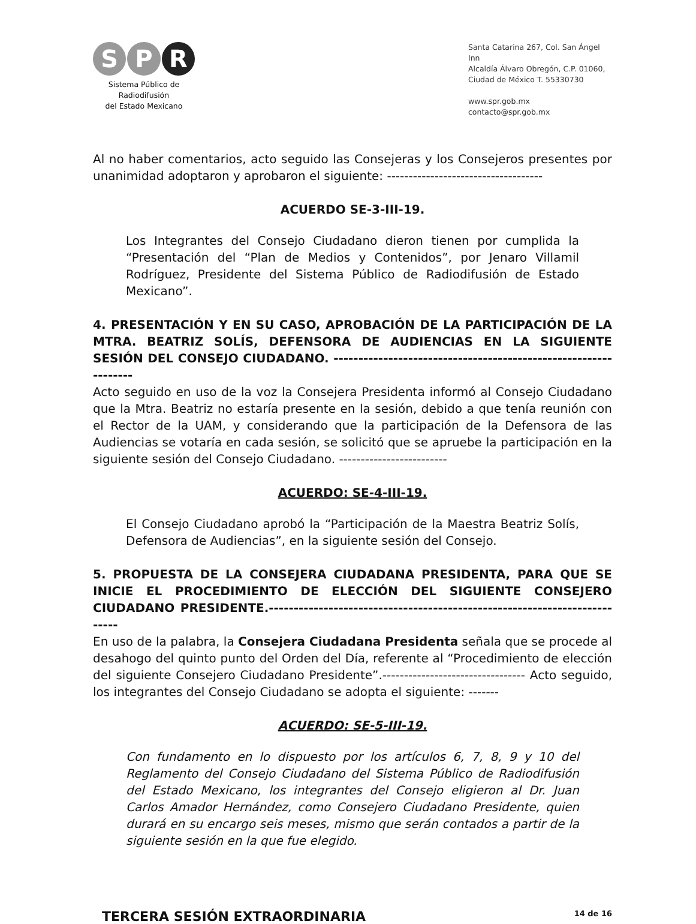S P R
Sistema Público de Radiodifusión
del Estado Mexicano
Santa Catarina 267, Col. San Ángel Inn
Alcaldía Álvaro Obregón, C.P. 01060,
Ciudad de México T. 55330730
www.spr.gob.mx
contacto@spr.gob.mx
Al no haber comentarios, acto seguido las Consejeras y los Consejeros presentes por unanimidad adoptaron y aprobaron el siguiente: ------------------------------------
ACUERDO SE-3-III-19.
Los Integrantes del Consejo Ciudadano dieron tienen por cumplida la “Presentación del “Plan de Medios y Contenidos”, por Jenaro Villamil Rodríguez, Presidente del Sistema Público de Radiodifusión de Estado Mexicano”.
4. PRESENTACIÓN Y EN SU CASO, APROBACIÓN DE LA PARTICIPACIÓN DE LA MTRA. BEATRIZ SOLÍS, DEFENSORA DE AUDIENCIAS EN LA SIGUIENTE SESIÓN DEL CONSEJO CIUDADANO. ----------------------------------------------------------------
Acto seguido en uso de la voz la Consejera Presidenta informó al Consejo Ciudadano que la Mtra. Beatriz no estaría presente en la sesión, debido a que tenía reunión con el Rector de la UAM, y considerando que la participación de la Defensora de las Audiencias se votaría en cada sesión, se solicitó que se apruebe la participación en la siguiente sesión del Consejo Ciudadano. -------------------------
ACUERDO: SE-4-III-19.
El Consejo Ciudadano aprobó la “Participación de la Maestra Beatriz Solís, Defensora de Audiencias”, en la siguiente sesión del Consejo.
5. PROPUESTA DE LA CONSEJERA CIUDADANA PRESIDENTA, PARA QUE SE INICIE EL PROCEDIMIENTO DE ELECCIÓN DEL SIGUIENTE CONSEJERO CIUDADANO PRESIDENTE.--------------------------------------------------------------------------
En uso de la palabra, la Consejera Ciudadana Presidenta señala que se procede al desahogo del quinto punto del Orden del Día, referente al “Procedimiento de elección del siguiente Consejero Ciudadano Presidente”.--------------------------------- Acto seguido, los integrantes del Consejo Ciudadano se adopta el siguiente: -------
ACUERDO: SE-5-III-19.
Con fundamento en lo dispuesto por los artículos 6, 7, 8, 9 y 10 del Reglamento del Consejo Ciudadano del Sistema Público de Radiodifusión del Estado Mexicano, los integrantes del Consejo eligieron al Dr. Juan Carlos Amador Hernández, como Consejero Ciudadano Presidente, quien durará en su encargo seis meses, mismo que serán contados a partir de la siguiente sesión en la que fue elegido.
TERCERA SESIÓN EXTRAORDINARIA 14 de 16